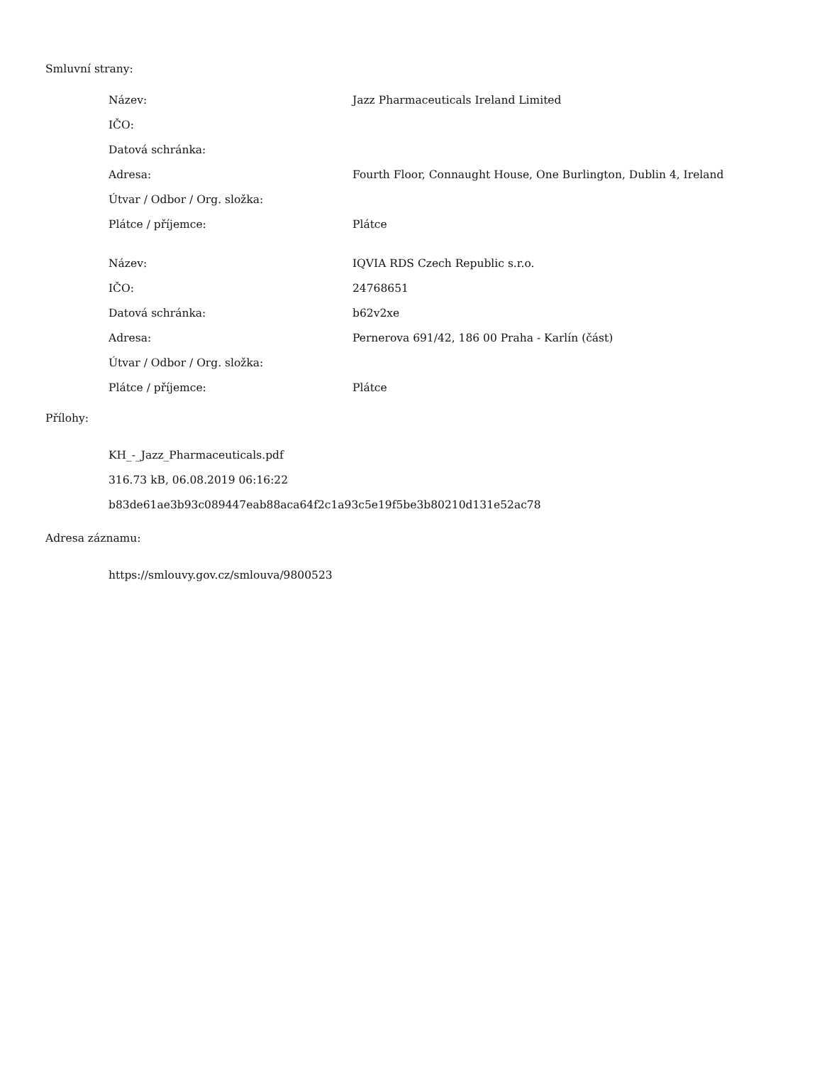Smluvní strany:
| Název: | Jazz Pharmaceuticals Ireland Limited |
| IČO: | |
| Datová schránka: | |
| Adresa: | Fourth Floor, Connaught House, One Burlington, Dublin 4, Ireland |
| Útvar / Odbor / Org. složka: | |
| Plátce / příjemce: | Plátce |
| Název: | IQVIA RDS Czech Republic s.r.o. |
| IČO: | 24768651 |
| Datová schránka: | b62v2xe |
| Adresa: | Pernerova 691/42, 186 00 Praha - Karlín (část) |
| Útvar / Odbor / Org. složka: | |
| Plátce / příjemce: | Plátce |
Přílohy:
KH_-_Jazz_Pharmaceuticals.pdf
316.73 kB, 06.08.2019 06:16:22
b83de61ae3b93c089447eab88aca64f2c1a93c5e19f5be3b80210d131e52ac78
Adresa záznamu:
https://smlouvy.gov.cz/smlouva/9800523